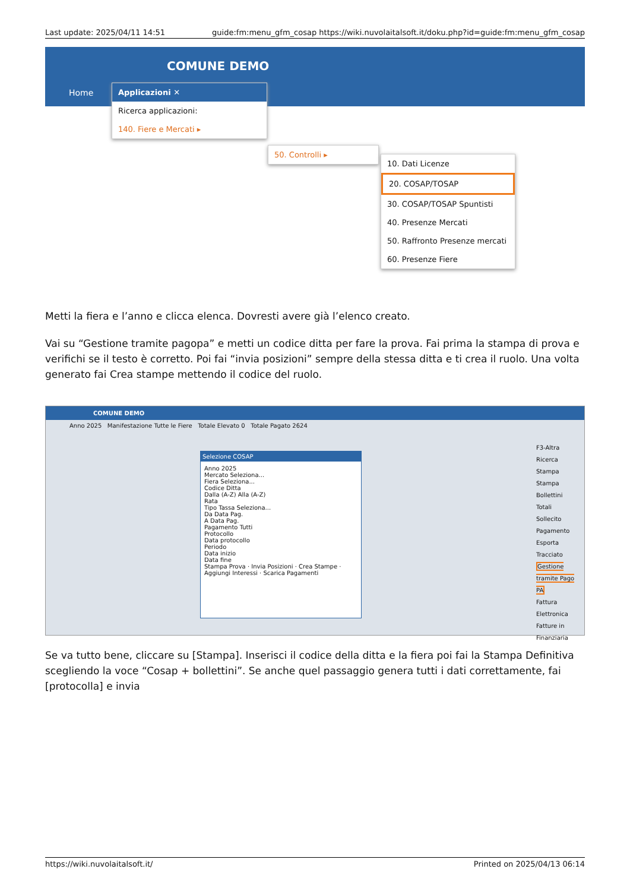Last update: 2025/04/11 14:51 guide:fm:menu_gfm_cosap https://wiki.nuvolaitalsoft.it/doku.php?id=guide:fm:menu_gfm_cosap
COMUNE DEMO
Home
Applicazioni ✕
Ricerca applicazioni:
140. Fiere e Mercati ▸
50. Controlli ▸
10. Dati Licenze
20. COSAP/TOSAP
30. COSAP/TOSAP Spuntisti
40. Presenze Mercati
50. Raffronto Presenze mercati
60. Presenze Fiere
Metti la fiera e l’anno e clicca elenca. Dovresti avere già l’elenco creato.
Vai su “Gestione tramite pagopa” e metti un codice ditta per fare la prova. Fai prima la stampa di prova e verifichi se il testo è corretto. Poi fai “invia posizioni” sempre della stessa ditta e ti crea il ruolo. Una volta generato fai Crea stampe mettendo il codice del ruolo.
COMUNE DEMO
Anno 2025 Manifestazione Tutte le Fiere Totale Elevato 0 Totale Pagato 2624
Selezione COSAP
Anno 2025
Mercato Seleziona...
Fiera Seleziona...
Codice Ditta
Dalla (A-Z) Alla (A-Z)
Rata
Tipo Tassa Seleziona...
Da Data Pag.
A Data Pag.
Pagamento Tutti
Protocollo
Data protocollo
Periodo
Data inizio
Data fine
Stampa Prova · Invia Posizioni · Crea Stampe · Aggiungi Interessi · Scarica Pagamenti
F3-Altra Ricerca
Stampa
Stampa Bollettini
Totali
Sollecito Pagamento
Esporta Tracciato
Gestione tramite Pago PA
Fattura Elettronica
Fatture in Finanziaria
Se va tutto bene, cliccare su [Stampa]. Inserisci il codice della ditta e la fiera poi fai la Stampa Definitiva scegliendo la voce “Cosap + bollettini”. Se anche quel passaggio genera tutti i dati correttamente, fai [protocolla] e invia
https://wiki.nuvolaitalsoft.it/ Printed on 2025/04/13 06:14